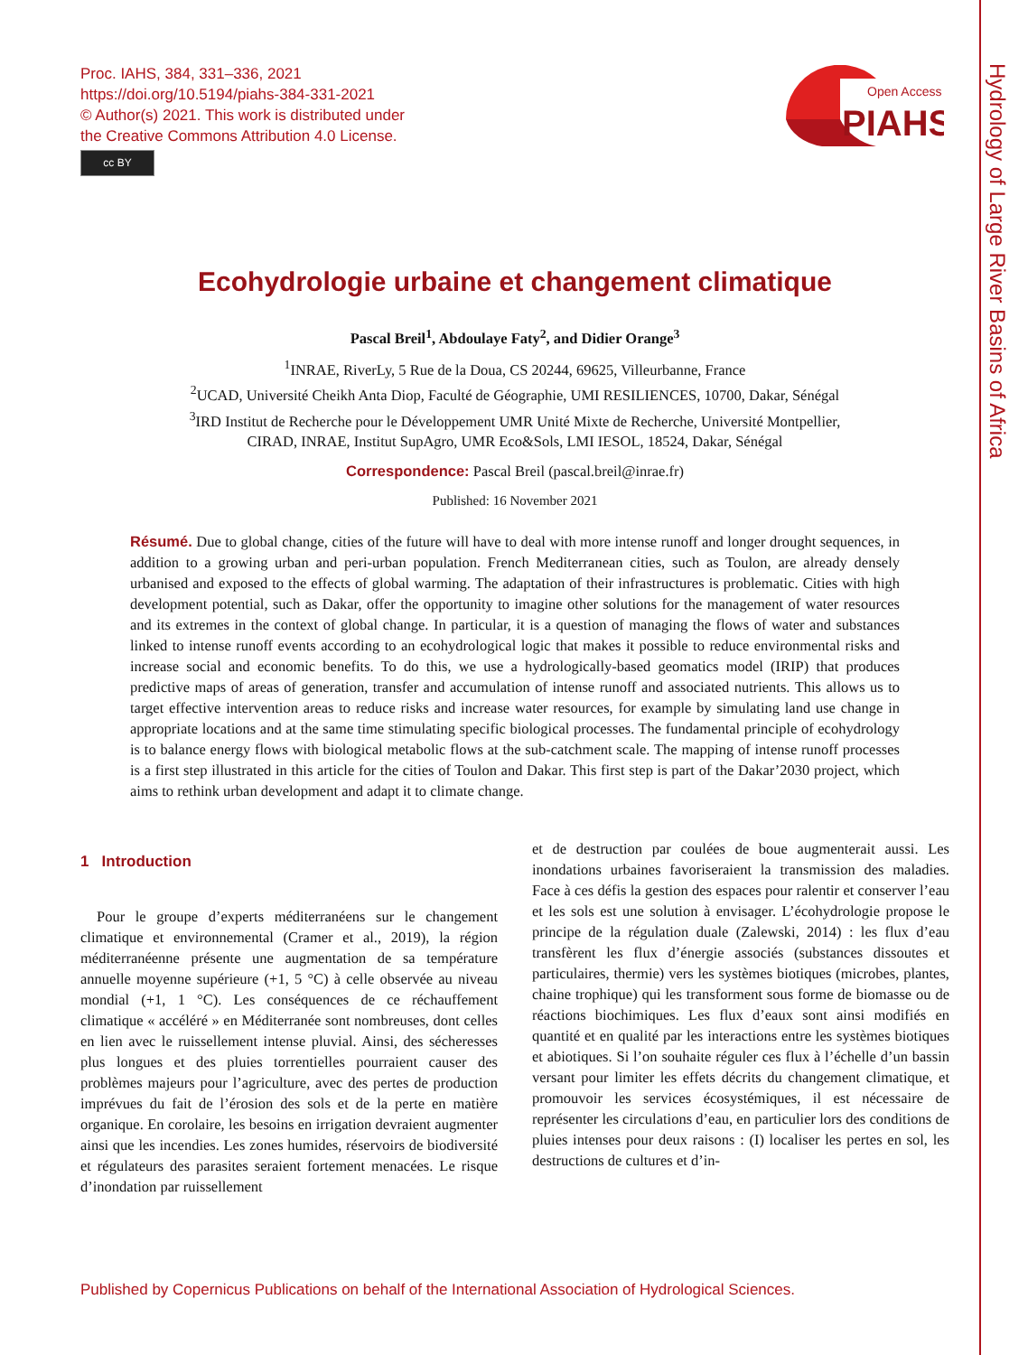Proc. IAHS, 384, 331–336, 2021
https://doi.org/10.5194/piahs-384-331-2021
© Author(s) 2021. This work is distributed under
the Creative Commons Attribution 4.0 License.
cc BY
Open Access
PIAHS
Hydrology of Large River Basins of Africa
Ecohydrologie urbaine et changement climatique
Pascal Breil<sup>1</sup>, Abdoulaye Faty<sup>2</sup>, and Didier Orange<sup>3</sup>
<sup>1</sup> INRAE, RiverLy, 5 Rue de la Doua, CS 20244, 69625, Villeurbanne, France
<sup>2</sup> UCAD, Université Cheikh Anta Diop, Faculté de Géographie, UMI RESILIENCES, 10700, Dakar, Sénégal
<sup>3</sup> IRD Institut de Recherche pour le Développement UMR Unité Mixte de Recherche, Université Montpellier,
CIRAD, INRAE, Institut SupAgro, UMR Eco&Sols, LMI IESOL, 18524, Dakar, Sénégal
Correspondence: Pascal Breil (pascal.breil@inrae.fr)
Published: 16 November 2021
Résumé. Due to global change, cities of the future will have to deal with more intense runoff and longer drought sequences, in addition to a growing urban and peri-urban population. French Mediterranean cities, such as Toulon, are already densely urbanised and exposed to the effects of global warming. The adaptation of their infrastructures is problematic. Cities with high development potential, such as Dakar, offer the opportunity to imagine other solutions for the management of water resources and its extremes in the context of global change. In particular, it is a question of managing the flows of water and substances linked to intense runoff events according to an ecohydrological logic that makes it possible to reduce environmental risks and increase social and economic benefits. To do this, we use a hydrologically-based geomatics model (IRIP) that produces predictive maps of areas of generation, transfer and accumulation of intense runoff and associated nutrients. This allows us to target effective intervention areas to reduce risks and increase water resources, for example by simulating land use change in appropriate locations and at the same time stimulating specific biological processes. The fundamental principle of ecohydrology is to balance energy flows with biological metabolic flows at the sub-catchment scale. The mapping of intense runoff processes is a first step illustrated in this article for the cities of Toulon and Dakar. This first step is part of the Dakar’2030 project, which aims to rethink urban development and adapt it to climate change.
1 Introduction
Pour le groupe d’experts méditerranéens sur le changement climatique et environnemental (Cramer et al., 2019), la région méditerranéenne présente une augmentation de sa température annuelle moyenne supérieure (+1, 5 °C) à celle observée au niveau mondial (+1, 1 °C). Les conséquences de ce réchauffement climatique « accéléré » en Méditerranée sont nombreuses, dont celles en lien avec le ruissellement intense pluvial. Ainsi, des sécheresses plus longues et des pluies torrentielles pourraient causer des problèmes majeurs pour l’agriculture, avec des pertes de production imprévues du fait de l’érosion des sols et de la perte en matière organique. En corolaire, les besoins en irrigation devraient augmenter ainsi que les incendies. Les zones humides, réservoirs de biodiversité et régulateurs des parasites seraient fortement menacées. Le risque d’inondation par ruissellement
et de destruction par coulées de boue augmenterait aussi. Les inondations urbaines favoriseraient la transmission des maladies. Face à ces défis la gestion des espaces pour ralentir et conserver l’eau et les sols est une solution à envisager. L’écohydrologie propose le principe de la régulation duale (Zalewski, 2014) : les flux d’eau transfèrent les flux d’énergie associés (substances dissoutes et particulaires, thermie) vers les systèmes biotiques (microbes, plantes, chaine trophique) qui les transforment sous forme de biomasse ou de réactions biochimiques. Les flux d’eaux sont ainsi modifiés en quantité et en qualité par les interactions entre les systèmes biotiques et abiotiques. Si l’on souhaite réguler ces flux à l’échelle d’un bassin versant pour limiter les effets décrits du changement climatique, et promouvoir les services écosystémiques, il est nécessaire de représenter les circulations d’eau, en particulier lors des conditions de pluies intenses pour deux raisons : (I) localiser les pertes en sol, les destructions de cultures et d’in-
Published by Copernicus Publications on behalf of the International Association of Hydrological Sciences.